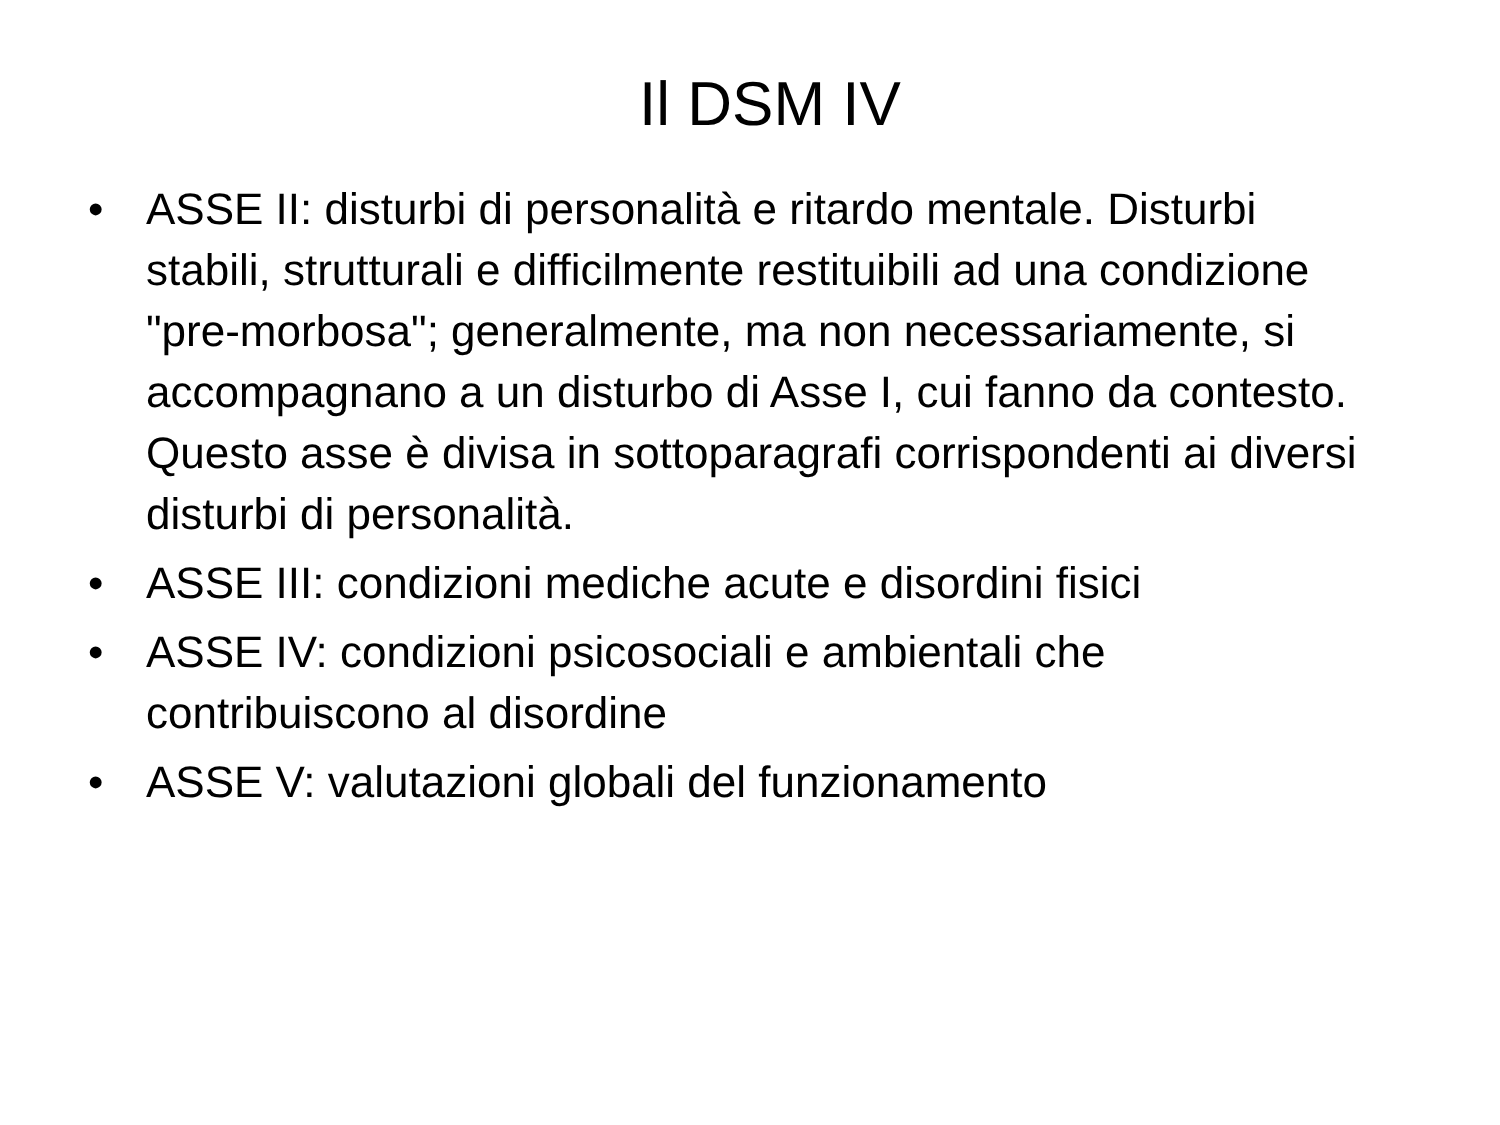Il DSM IV
• ASSE II: disturbi di personalità e ritardo mentale. Disturbi stabili, strutturali e difficilmente restituibili ad una condizione "pre-morbosa"; generalmente, ma non necessariamente, si accompagnano a un disturbo di Asse I, cui fanno da contesto. Questo asse è divisa in sottoparagrafi corrispondenti ai diversi disturbi di personalità.
• ASSE III: condizioni mediche acute e disordini fisici
• ASSE IV: condizioni psicosociali e ambientali che contribuiscono al disordine
• ASSE V: valutazioni globali del funzionamento